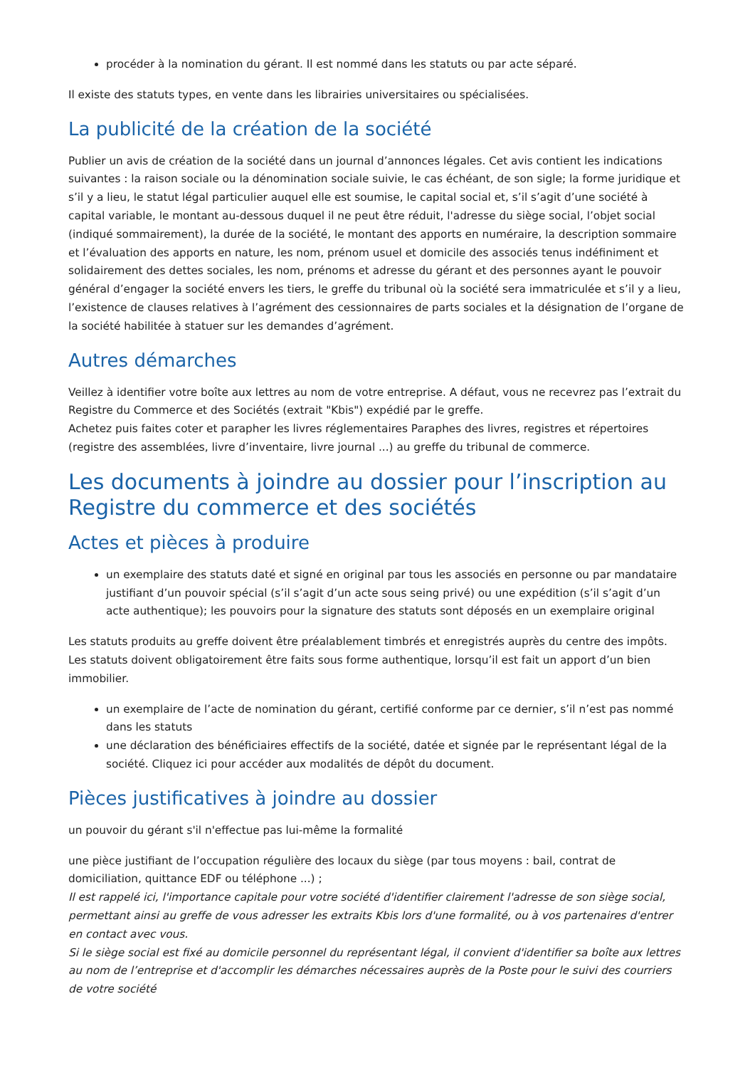procéder à la nomination du gérant. Il est nommé dans les statuts ou par acte séparé.
Il existe des statuts types, en vente dans les librairies universitaires ou spécialisées.
La publicité de la création de la société
Publier un avis de création de la société dans un journal d’annonces légales. Cet avis contient les indications suivantes : la raison sociale ou la dénomination sociale suivie, le cas échéant, de son sigle; la forme juridique et s’il y a lieu, le statut légal particulier auquel elle est soumise, le capital social et, s’il s’agit d’une société à capital variable, le montant au-dessous duquel il ne peut être réduit, l'adresse du siège social, l’objet social (indiqué sommairement), la durée de la société, le montant des apports en numéraire, la description sommaire et l’évaluation des apports en nature, les nom, prénom usuel et domicile des associés tenus indéfiniment et solidairement des dettes sociales, les nom, prénoms et adresse du gérant et des personnes ayant le pouvoir général d’engager la société envers les tiers, le greffe du tribunal où la société sera immatriculée et s’il y a lieu, l’existence de clauses relatives à l’agrément des cessionnaires de parts sociales et la désignation de l’organe de la société habilitée à statuer sur les demandes d’agrément.
Autres démarches
Veillez à identifier votre boîte aux lettres au nom de votre entreprise. A défaut, vous ne recevrez pas l’extrait du Registre du Commerce et des Sociétés (extrait "Kbis") expédié par le greffe.
Achetez puis faites coter et parapher les livres réglementaires Paraphes des livres, registres et répertoires (registre des assemblées, livre d’inventaire, livre journal ...) au greffe du tribunal de commerce.
Les documents à joindre au dossier pour l’inscription au Registre du commerce et des sociétés
Actes et pièces à produire
un exemplaire des statuts daté et signé en original par tous les associés en personne ou par mandataire justifiant d’un pouvoir spécial (s’il s’agit d’un acte sous seing privé) ou une expédition (s’il s’agit d’un acte authentique); les pouvoirs pour la signature des statuts sont déposés en un exemplaire original
Les statuts produits au greffe doivent être préalablement timbrés et enregistrés auprès du centre des impôts. Les statuts doivent obligatoirement être faits sous forme authentique, lorsqu’il est fait un apport d’un bien immobilier.
un exemplaire de l’acte de nomination du gérant, certifié conforme par ce dernier, s’il n’est pas nommé dans les statuts
une déclaration des bénéficiaires effectifs de la société, datée et signée par le représentant légal de la société. Cliquez ici pour accéder aux modalités de dépôt du document.
Pièces justificatives à joindre au dossier
un pouvoir du gérant s'il n'effectue pas lui-même la formalité
une pièce justifiant de l’occupation régulière des locaux du siège (par tous moyens : bail, contrat de domiciliation, quittance EDF ou téléphone ...) ;
Il est rappelé ici, l'importance capitale pour votre société d'identifier clairement l'adresse de son siège social, permettant ainsi au greffe de vous adresser les extraits Kbis lors d'une formalité, ou à vos partenaires d'entrer en contact avec vous.
Si le siège social est fixé au domicile personnel du représentant légal, il convient d'identifier sa boîte aux lettres au nom de l’entreprise et d'accomplir les démarches nécessaires auprès de la Poste pour le suivi des courriers de votre société